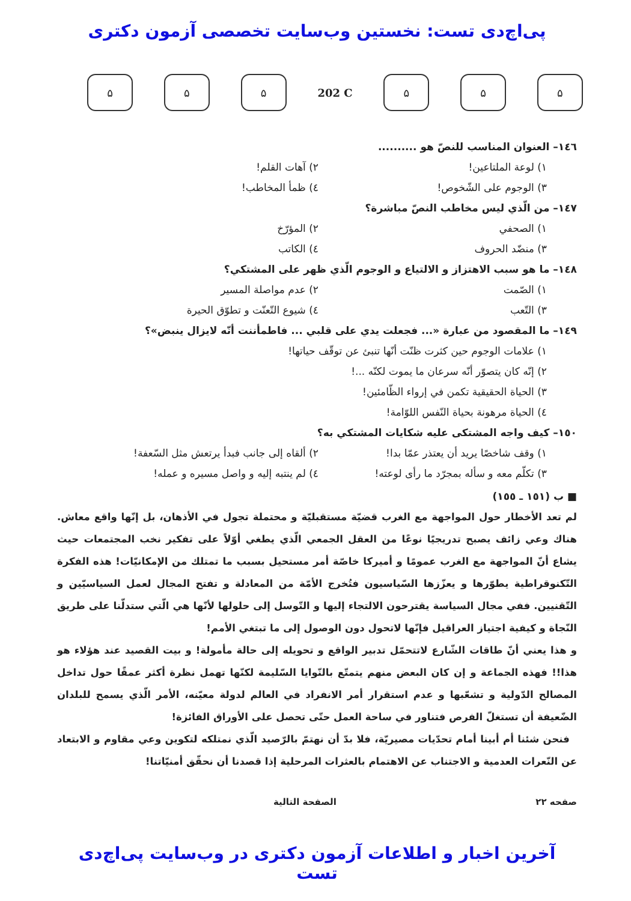پی‌اچ‌دی تست: نخستین وب‌سایت تخصصی آزمون دکتری
۵ ۵ ۵
202 C
۵ ۵ ۵
١٤٦– العنوان المناسب للنصّ هو ..........
١) لوعة الملتاعين!
٢) آهات القلم!
٣) الوجوم على الشّخوص!
٤) ظمأ المخاطب!
١٤٧– من الّذي ليس مخاطب النصّ مباشرة؟
١) الصحفي
٢) المؤرّخ
٣) منضّد الحروف
٤) الكاتب
١٤٨– ما هو سبب الاهتزاز و الالتياع و الوجوم الّذي ظهر على المشتكي؟
١) الصّمت
٢) عدم مواصلة المسير
٣) التّعب
٤) شيوع التّعنّت و تطوّق الحيرة
١٤٩– ما المقصود من عبارة «... فجعلت يدي على قلبي ... فاطمأننت أنّه لايزال ينبض»؟
١) علامات الوجوم حين كثرت ظنّت أنّها تنبئ عن توقّف حياتها!
٢) إنّه كان يتصوّر أنّه سرعان ما يموت لكنّه ...!
٣) الحياة الحقيقية تكمن في إرواء الظّامئين!
٤) الحياة مرهونة بحياة النّفس اللوّامة!
١٥٠– كيف واجه المشتكى عليه شكايات المشتكي به؟
١) وقف شاخصًا يريد أن يعتذر عمّا بدا!
٢) ألقاه إلى جانب فبدأ يرتعش مثل السّعفة!
٣) تكلّم معه و سأله بمجرّد ما رأى لوعته!
٤) لم ينتبه إليه و واصل مسيره و عمله!
■ ب (١٥١ ـ ١٥٥)
لم تعد الأخطار حول المواجهة مع الغرب قضيّة مستقبليّة و محتملة تجول في الأذهان، بل إنّها واقع معاش. هناك وعي زائف يصبح تدريجيًا نوعًا من العقل الجمعي الّذي يطغي أوّلاً على تفكير نخب المجتمعات حيث يشاع أنّ المواجهة مع الغرب عمومًا و أميركا خاصّة أمر مستحيل بسبب ما تمتلك من الإمكانيّات! هذه الفكرة التّكنوقراطية يطوّرها و يعزّزها السّياسيون فتُخرج الأمّة من المعادلة و تفتح المجال لعمل السياسيّين و التّقنيين. ففي مجال السياسة يقترحون الالتجاء إليها و التّوسل إلى حلولها لأنّها هي الّتي ستدلّنا على طريق النّجاة و كيفية اجتياز العراقيل فإنّها لاتحول دون الوصول إلى ما تبتغي الأمم!
و هذا يعني أنّ طاقات الشّارع لاتتحمّل تدبير الواقع و تحويله إلى حالة مأمولة! و بيت القصيد عند هؤلاء هو هذا!! فهذه الجماعة و إن كان البعض منهم يتمتّع بالنّوايا السّليمة لكنّها تهمل نظرة أكثر عمقًا حول تداخل المصالح الدّولية و تشعّبها و عدم استقرار أمر الانفراد في العالم لدولة معيّنه، الأمر الّذي يسمح للبلدان الضّعيفة أن تستغلّ الفرص فتناور في ساحة العمل حتّى تحصل على الأوراق الفائزة!
فنحن شئنا أم أبينا أمام تحدّيات مصيريّة، فلا بدّ أن نهتمّ بالرّصيد الّذي نمتلكه لتكوين وعي مقاوم و الابتعاد عن النّعرات العدمية و الاجتناب عن الاهتمام بالعثرات المرحلية إذا قصدنا أن نحقّق أمنيّاتنا!
صفحه ٢٢ الصفحة التالية
آخرین اخبار و اطلاعات آزمون دکتری در وب‌سایت پی‌اچ‌دی تست